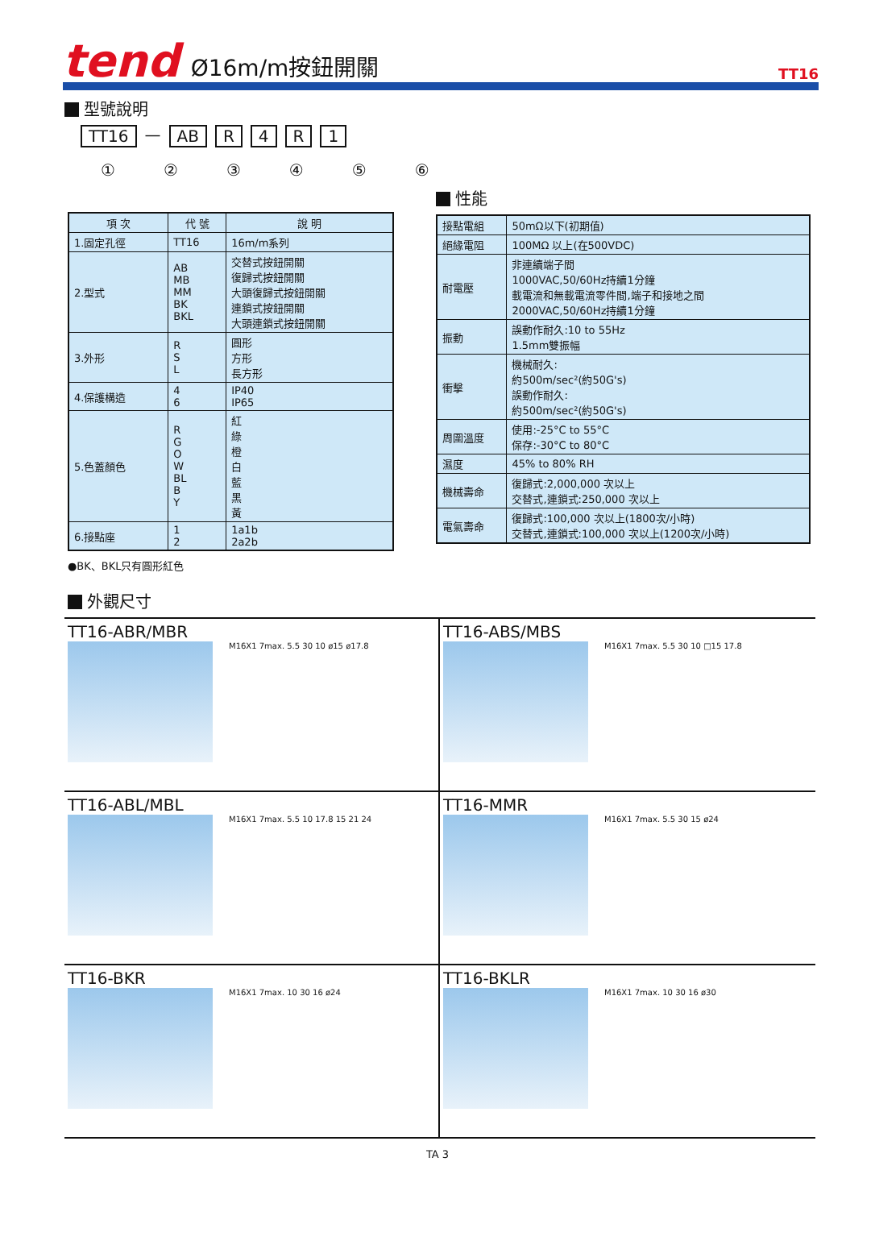tend
Ø16m/m按鈕開關
TT16
型號說明
TT16 — AB R 4 R 1
①②③④⑤⑥
| 項 次 | 代 號 | 說 明 |
| --- | --- | --- |
| 1.固定孔徑 | TT16 | 16m/m系列 |
| 2.型式 | AB MB MM BK BKL | 交替式按鈕開關 復歸式按鈕開關 大頭復歸式按鈕開關 連鎖式按鈕開關 大頭連鎖式按鈕開關 |
| 3.外形 | R S L | 圓形 方形 長方形 |
| 4.保護構造 | 4 6 | IP40 IP65 |
| 5.色蓋顏色 | R G O W BL B Y | 紅 綠 橙 白 藍 黑 黃 |
| 6.接點座 | 1 2 | 1a1b 2a2b |
●BK、BKL只有圓形紅色
性能
| 接點電組 | 50mΩ以下(初期值) |
| 絕緣電阻 | 100MΩ 以上(在500VDC) |
| 耐電壓 | 非連續端子間 1000VAC,50/60Hz持續1分鐘 載電流和無載電流零件間,端子和接地之間 2000VAC,50/60Hz持續1分鐘 |
| 振動 | 誤動作耐久:10 to 55Hz 1.5mm雙振幅 |
| 衝擊 | 機械耐久: 約500m/sec²(約50G's) 誤動作耐久: 約500m/sec²(約50G's) |
| 周圍溫度 | 使用:-25°C to 55°C 保存:-30°C to 80°C |
| 濕度 | 45% to 80% RH |
| 機械壽命 | 復歸式:2,000,000 次以上 交替式,連鎖式:250,000 次以上 |
| 電氣壽命 | 復歸式:100,000 次以上(1800次/小時) 交替式,連鎖式:100,000 次以上(1200次/小時) |
外觀尺寸
TT16-ABR/MBR
M16X1 7max. 5.5 30 10 ø15 ø17.8
TT16-ABS/MBS
M16X1 7max. 5.5 30 10 □15 17.8
TT16-ABL/MBL
M16X1 7max. 5.5 10 17.8 15 21 24
TT16-MMR
M16X1 7max. 5.5 30 15 ø24
TT16-BKR
M16X1 7max. 10 30 16 ø24
TT16-BKLR
M16X1 7max. 10 30 16 ø30
TA 3